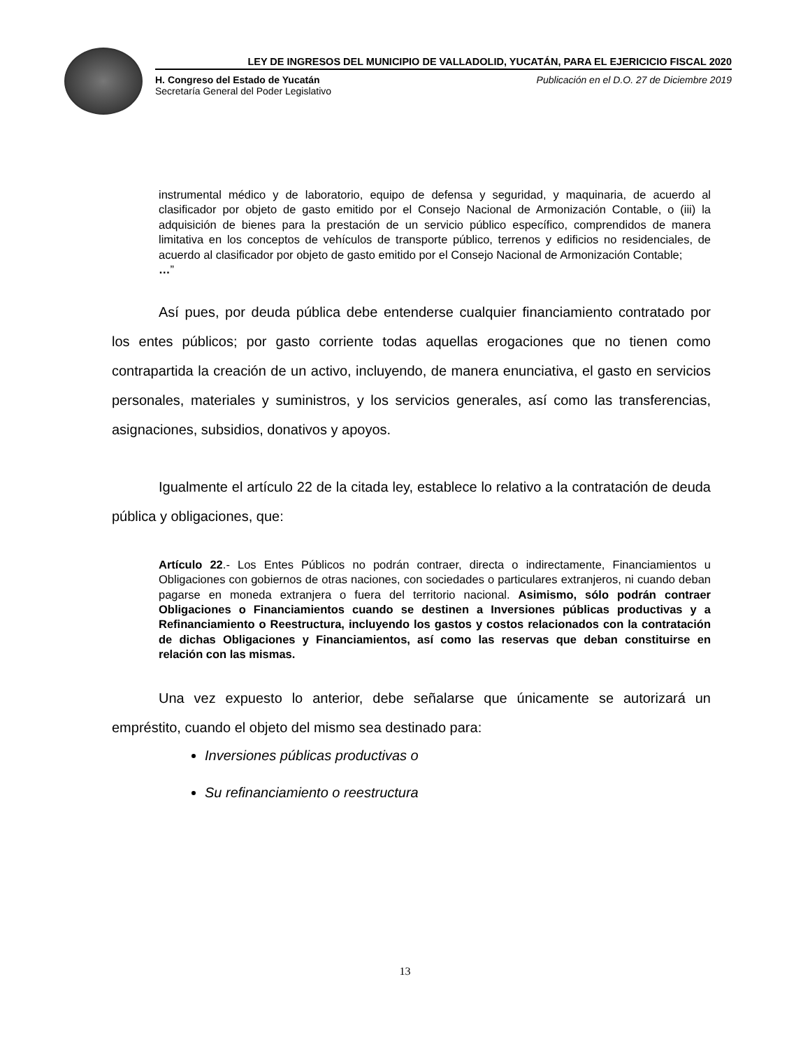LEY DE INGRESOS DEL MUNICIPIO DE VALLADOLID, YUCATÁN, PARA EL EJERICICIO FISCAL 2020
H. Congreso del Estado de Yucatán
Secretaría General del Poder Legislativo
Publicación en el D.O. 27 de Diciembre 2019
instrumental médico y de laboratorio, equipo de defensa y seguridad, y maquinaria, de acuerdo al clasificador por objeto de gasto emitido por el Consejo Nacional de Armonización Contable, o (iii) la adquisición de bienes para la prestación de un servicio público específico, comprendidos de manera limitativa en los conceptos de vehículos de transporte público, terrenos y edificios no residenciales, de acuerdo al clasificador por objeto de gasto emitido por el Consejo Nacional de Armonización Contable;
…”
Así pues, por deuda pública debe entenderse cualquier financiamiento contratado por los entes públicos; por gasto corriente todas aquellas erogaciones que no tienen como contrapartida la creación de un activo, incluyendo, de manera enunciativa, el gasto en servicios personales, materiales y suministros, y los servicios generales, así como las transferencias, asignaciones, subsidios, donativos y apoyos.
Igualmente el artículo 22 de la citada ley, establece lo relativo a la contratación de deuda pública y obligaciones, que:
Artículo 22.- Los Entes Públicos no podrán contraer, directa o indirectamente, Financiamientos u Obligaciones con gobiernos de otras naciones, con sociedades o particulares extranjeros, ni cuando deban pagarse en moneda extranjera o fuera del territorio nacional. Asimismo, sólo podrán contraer Obligaciones o Financiamientos cuando se destinen a Inversiones públicas productivas y a Refinanciamiento o Reestructura, incluyendo los gastos y costos relacionados con la contratación de dichas Obligaciones y Financiamientos, así como las reservas que deban constituirse en relación con las mismas.
Una vez expuesto lo anterior, debe señalarse que únicamente se autorizará un empréstito, cuando el objeto del mismo sea destinado para:
Inversiones públicas productivas o
Su refinanciamiento o reestructura
13